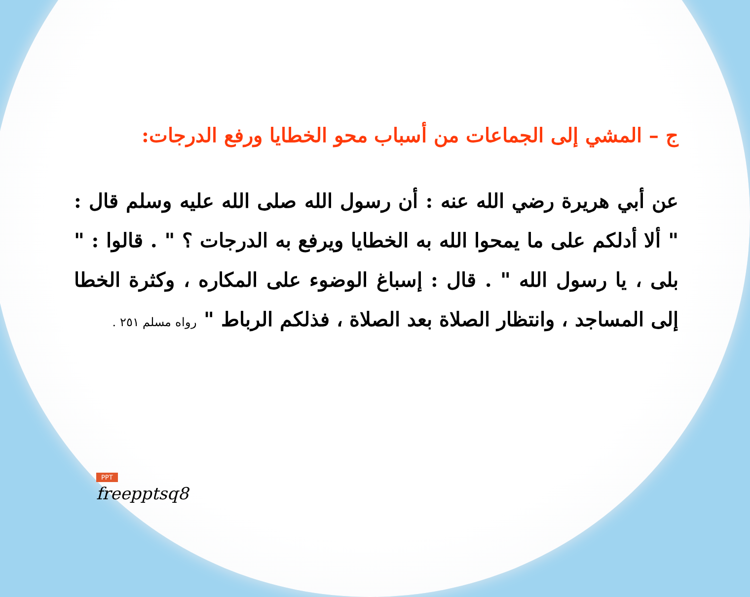ج – المشي إلى الجماعات من أسباب محو الخطايا ورفع الدرجات:
عن أبي هريرة رضي الله عنه : أن رسول الله صلى الله عليه وسلم قال : " ألا أدلكم على ما يمحوا الله به الخطايا ويرفع به الدرجات ؟ " . قالوا : " بلى ، يا رسول الله " . قال : إسباغ الوضوء على المكاره ، وكثرة الخطا إلى المساجد ، وانتظار الصلاة بعد الصلاة ، فذلكم الرباط " رواه مسلم ٢٥١ .
PPT
freepptsq8